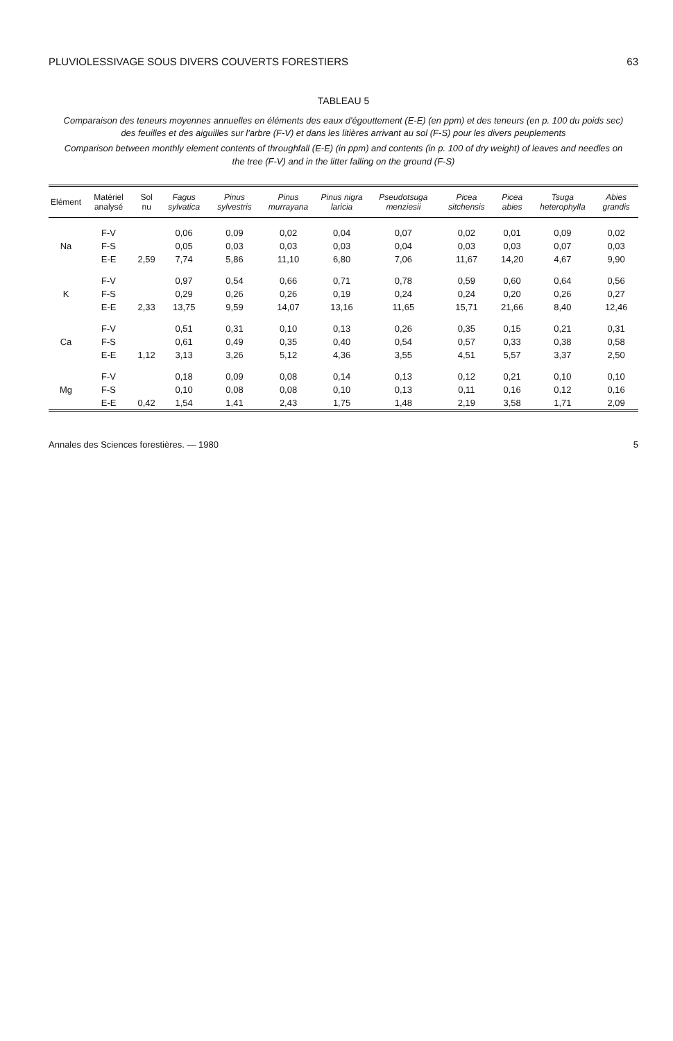PLUVIOLESSIVAGE SOUS DIVERS COUVERTS FORESTIERS 63
TABLEAU 5
Comparaison des teneurs moyennes annuelles en éléments des eaux d'égouttement (E-E) (en ppm) et des teneurs (en p. 100 du poids sec) des feuilles et des aiguilles sur l'arbre (F-V) et dans les litières arrivant au sol (F-S) pour les divers peuplements
Comparison between monthly element contents of throughfall (E-E) (in ppm) and contents (in p. 100 of dry weight) of leaves and needles on the tree (F-V) and in the litter falling on the ground (F-S)
| Elément | Matériel analysé | Sol nu | Fagus sylvatica | Pinus sylvestris | Pinus murrayana | Pinus nigra laricia | Pseudotsuga menziesii | Picea sitchensis | Picea abies | Tsuga heterophylla | Abies grandis |
| --- | --- | --- | --- | --- | --- | --- | --- | --- | --- | --- | --- |
| Na | F-V | | 0,06 | 0,09 | 0,02 | 0,04 | 0,07 | 0,02 | 0,01 | 0,09 | 0,02 |
| | F-S | | 0,05 | 0,03 | 0,03 | 0,03 | 0,04 | 0,03 | 0,03 | 0,07 | 0,03 |
| | E-E | 2,59 | 7,74 | 5,86 | 11,10 | 6,80 | 7,06 | 11,67 | 14,20 | 4,67 | 9,90 |
| K | F-V | | 0,97 | 0,54 | 0,66 | 0,71 | 0,78 | 0,59 | 0,60 | 0,64 | 0,56 |
| | F-S | | 0,29 | 0,26 | 0,26 | 0,19 | 0,24 | 0,24 | 0,20 | 0,26 | 0,27 |
| | E-E | 2,33 | 13,75 | 9,59 | 14,07 | 13,16 | 11,65 | 15,71 | 21,66 | 8,40 | 12,46 |
| Ca | F-V | | 0,51 | 0,31 | 0,10 | 0,13 | 0,26 | 0,35 | 0,15 | 0,21 | 0,31 |
| | F-S | | 0,61 | 0,49 | 0,35 | 0,40 | 0,54 | 0,57 | 0,33 | 0,38 | 0,58 |
| | E-E | 1,12 | 3,13 | 3,26 | 5,12 | 4,36 | 3,55 | 4,51 | 5,57 | 3,37 | 2,50 |
| Mg | F-V | | 0,18 | 0,09 | 0,08 | 0,14 | 0,13 | 0,12 | 0,21 | 0,10 | 0,10 |
| | F-S | | 0,10 | 0,08 | 0,08 | 0,10 | 0,13 | 0,11 | 0,16 | 0,12 | 0,16 |
| | E-E | 0,42 | 1,54 | 1,41 | 2,43 | 1,75 | 1,48 | 2,19 | 3,58 | 1,71 | 2,09 |
Annales des Sciences forestières. — 1980 5